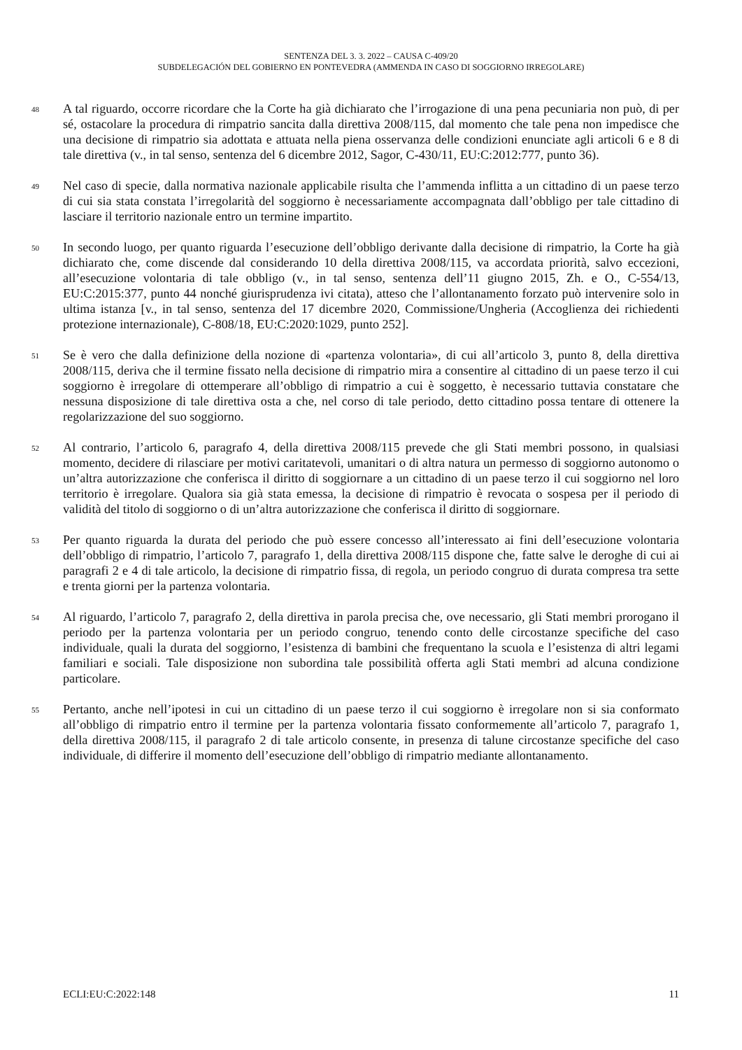SENTENZA DEL 3. 3. 2022 – CAUSA C-409/20
SUBDELEGACIÓN DEL GOBIERNO EN PONTEVEDRA (AMMENDA IN CASO DI SOGGIORNO IRREGOLARE)
48
A tal riguardo, occorre ricordare che la Corte ha già dichiarato che l’irrogazione di una pena pecuniaria non può, di per sé, ostacolare la procedura di rimpatrio sancita dalla direttiva 2008/115, dal momento che tale pena non impedisce che una decisione di rimpatrio sia adottata e attuata nella piena osservanza delle condizioni enunciate agli articoli 6 e 8 di tale direttiva (v., in tal senso, sentenza del 6 dicembre 2012, Sagor, C-430/11, EU:C:2012:777, punto 36).
49
Nel caso di specie, dalla normativa nazionale applicabile risulta che l’ammenda inflitta a un cittadino di un paese terzo di cui sia stata constata l’irregolarità del soggiorno è necessariamente accompagnata dall’obbligo per tale cittadino di lasciare il territorio nazionale entro un termine impartito.
50
In secondo luogo, per quanto riguarda l’esecuzione dell’obbligo derivante dalla decisione di rimpatrio, la Corte ha già dichiarato che, come discende dal considerando 10 della direttiva 2008/115, va accordata priorità, salvo eccezioni, all’esecuzione volontaria di tale obbligo (v., in tal senso, sentenza dell’11 giugno 2015, Zh. e O., C-554/13, EU:C:2015:377, punto 44 nonché giurisprudenza ivi citata), atteso che l’allontanamento forzato può intervenire solo in ultima istanza [v., in tal senso, sentenza del 17 dicembre 2020, Commissione/Ungheria (Accoglienza dei richiedenti protezione internazionale), C-808/18, EU:C:2020:1029, punto 252].
51
Se è vero che dalla definizione della nozione di «partenza volontaria», di cui all’articolo 3, punto 8, della direttiva 2008/115, deriva che il termine fissato nella decisione di rimpatrio mira a consentire al cittadino di un paese terzo il cui soggiorno è irregolare di ottemperare all’obbligo di rimpatrio a cui è soggetto, è necessario tuttavia constatare che nessuna disposizione di tale direttiva osta a che, nel corso di tale periodo, detto cittadino possa tentare di ottenere la regolarizzazione del suo soggiorno.
52
Al contrario, l’articolo 6, paragrafo 4, della direttiva 2008/115 prevede che gli Stati membri possono, in qualsiasi momento, decidere di rilasciare per motivi caritatevoli, umanitari o di altra natura un permesso di soggiorno autonomo o un’altra autorizzazione che conferisca il diritto di soggiornare a un cittadino di un paese terzo il cui soggiorno nel loro territorio è irregolare. Qualora sia già stata emessa, la decisione di rimpatrio è revocata o sospesa per il periodo di validità del titolo di soggiorno o di un’altra autorizzazione che conferisca il diritto di soggiornare.
53
Per quanto riguarda la durata del periodo che può essere concesso all’interessato ai fini dell’esecuzione volontaria dell’obbligo di rimpatrio, l’articolo 7, paragrafo 1, della direttiva 2008/115 dispone che, fatte salve le deroghe di cui ai paragrafi 2 e 4 di tale articolo, la decisione di rimpatrio fissa, di regola, un periodo congruo di durata compresa tra sette e trenta giorni per la partenza volontaria.
54
Al riguardo, l’articolo 7, paragrafo 2, della direttiva in parola precisa che, ove necessario, gli Stati membri prorogano il periodo per la partenza volontaria per un periodo congruo, tenendo conto delle circostanze specifiche del caso individuale, quali la durata del soggiorno, l’esistenza di bambini che frequentano la scuola e l’esistenza di altri legami familiari e sociali. Tale disposizione non subordina tale possibilità offerta agli Stati membri ad alcuna condizione particolare.
55
Pertanto, anche nell’ipotesi in cui un cittadino di un paese terzo il cui soggiorno è irregolare non si sia conformato all’obbligo di rimpatrio entro il termine per la partenza volontaria fissato conformemente all’articolo 7, paragrafo 1, della direttiva 2008/115, il paragrafo 2 di tale articolo consente, in presenza di talune circostanze specifiche del caso individuale, di differire il momento dell’esecuzione dell’obbligo di rimpatrio mediante allontanamento.
ECLI:EU:C:2022:148 11